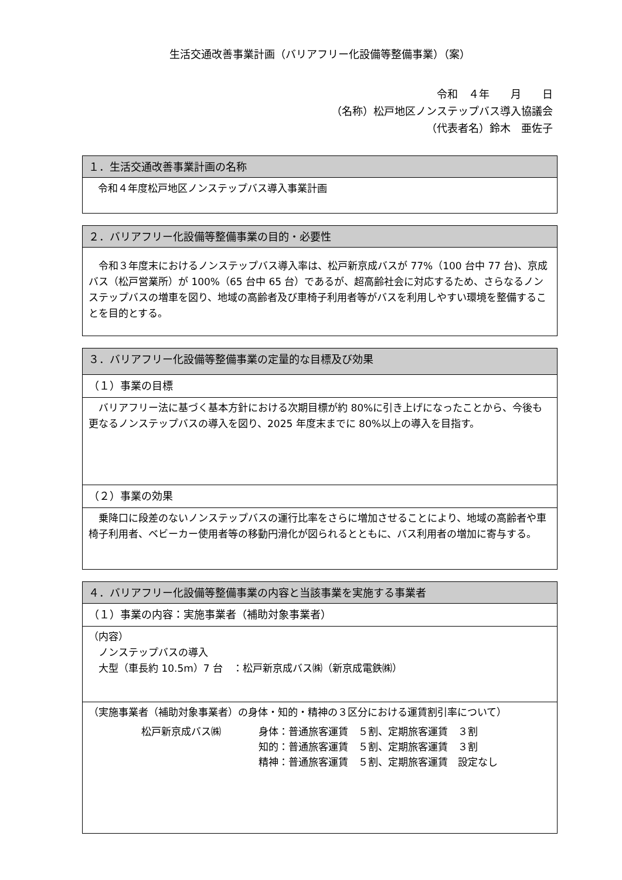生活交通改善事業計画（バリアフリー化設備等整備事業）（案）
令和　４年　　月　　日
（名称）松戸地区ノンステップバス導入協議会
（代表者名）鈴木　亜佐子
| １．生活交通改善事業計画の名称 |
| --- |
| 令和４年度松戸地区ノンステップバス導入事業計画 |
| ２．バリアフリー化設備等整備事業の目的・必要性 |
| --- |
| 令和３年度末におけるノンステップバス導入率は、松戸新京成バスが 77%（100 台中 77 台)、京成バス（松戸営業所）が 100%（65 台中 65 台）であるが、超高齢社会に対応するため、さらなるノンステップバスの増車を図り、地域の高齢者及び車椅子利用者等がバスを利用しやすい環境を整備することを目的とする。 |
| ３．バリアフリー化設備等整備事業の定量的な目標及び効果 |
| --- |
| （１）事業の目標 |
| バリアフリー法に基づく基本方針における次期目標が約 80%に引き上げになったことから、今後も更なるノンステップバスの導入を図り、2025 年度末までに 80%以上の導入を目指す。 |
| （２）事業の効果 |
| 乗降口に段差のないノンステップバスの運行比率をさらに増加させることにより、地域の高齢者や車椅子利用者、ベビーカー使用者等の移動円滑化が図られるとともに、バス利用者の増加に寄与する。 |
| ４．バリアフリー化設備等整備事業の内容と当該事業を実施する事業者 |
| --- |
| （１）事業の内容：実施事業者（補助対象事業者） |
| （内容） ノンステップバスの導入 大型（車長約 10.5m）7 台 ：松戸新京成バス㈱（新京成電鉄㈱） |
| （実施事業者（補助対象事業者）の身体・知的・精神の３区分における運賃割引率について） / 松戸新京成バス㈱ / 身体：普通旅客運賃 ５割、定期旅客運賃 ３割 / / / 知的：普通旅客運賃 ５割、定期旅客運賃 ３割 / / / 精神：普通旅客運賃 ５割、定期旅客運賃 設定なし / |